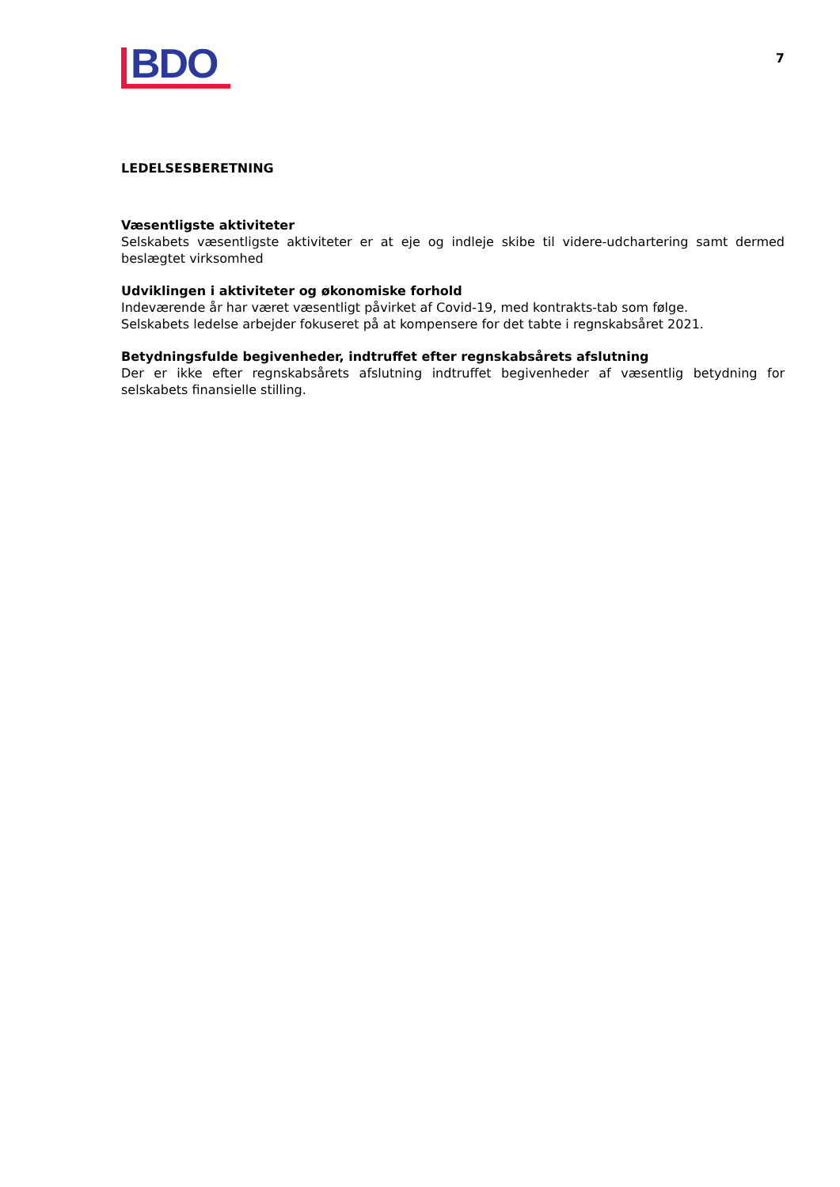BDO
7
LEDELSESBERETNING
Væsentligste aktiviteter
Selskabets væsentligste aktiviteter er at eje og indleje skibe til videre-udchartering samt dermed beslægtet virksomhed
Udviklingen i aktiviteter og økonomiske forhold
Indeværende år har været væsentligt påvirket af Covid-19, med kontrakts-tab som følge.
Selskabets ledelse arbejder fokuseret på at kompensere for det tabte i regnskabsåret 2021.
Betydningsfulde begivenheder, indtruffet efter regnskabsårets afslutning
Der er ikke efter regnskabsårets afslutning indtruffet begivenheder af væsentlig betydning for selskabets finansielle stilling.